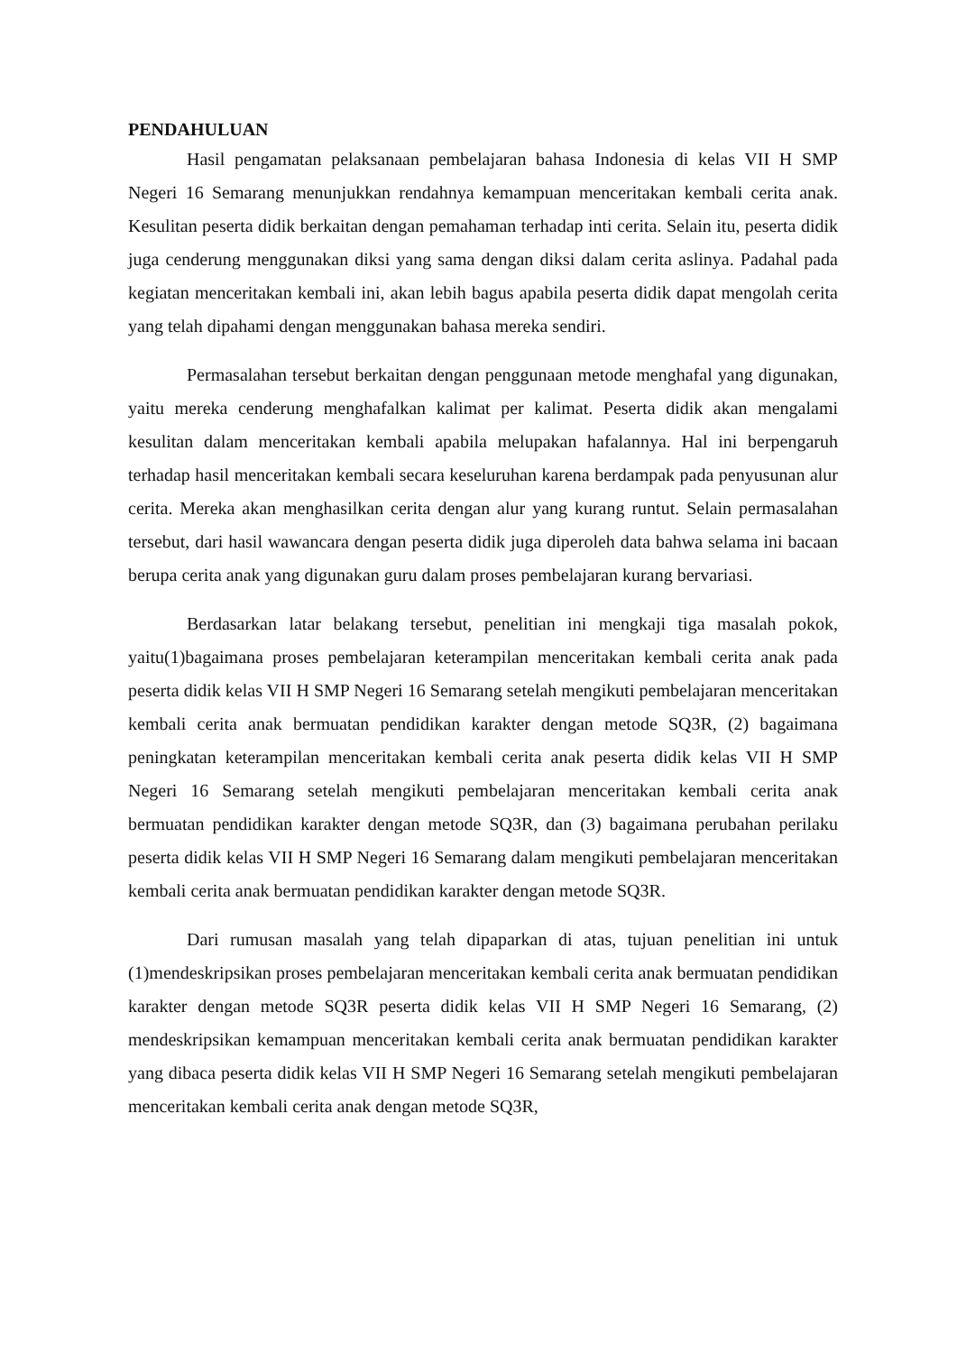PENDAHULUAN
Hasil pengamatan pelaksanaan pembelajaran bahasa Indonesia di kelas VII H SMP Negeri 16 Semarang menunjukkan rendahnya kemampuan menceritakan kembali cerita anak. Kesulitan peserta didik berkaitan dengan pemahaman terhadap inti cerita. Selain itu, peserta didik juga cenderung menggunakan diksi yang sama dengan diksi dalam cerita aslinya. Padahal pada kegiatan menceritakan kembali ini, akan lebih bagus apabila peserta didik dapat mengolah cerita yang telah dipahami dengan menggunakan bahasa mereka sendiri.
Permasalahan tersebut berkaitan dengan penggunaan metode menghafal yang digunakan, yaitu mereka cenderung menghafalkan kalimat per kalimat. Peserta didik akan mengalami kesulitan dalam menceritakan kembali apabila melupakan hafalannya. Hal ini berpengaruh terhadap hasil menceritakan kembali secara keseluruhan karena berdampak pada penyusunan alur cerita. Mereka akan menghasilkan cerita dengan alur yang kurang runtut. Selain permasalahan tersebut, dari hasil wawancara dengan peserta didik juga diperoleh data bahwa selama ini bacaan berupa cerita anak yang digunakan guru dalam proses pembelajaran kurang bervariasi.
Berdasarkan latar belakang tersebut, penelitian ini mengkaji tiga masalah pokok, yaitu(1)bagaimana proses pembelajaran keterampilan menceritakan kembali cerita anak pada peserta didik kelas VII H SMP Negeri 16 Semarang setelah mengikuti pembelajaran menceritakan kembali cerita anak bermuatan pendidikan karakter dengan metode SQ3R, (2) bagaimana peningkatan keterampilan menceritakan kembali cerita anak peserta didik kelas VII H SMP Negeri 16 Semarang setelah mengikuti pembelajaran menceritakan kembali cerita anak bermuatan pendidikan karakter dengan metode SQ3R, dan (3) bagaimana perubahan perilaku peserta didik kelas VII H SMP Negeri 16 Semarang dalam mengikuti pembelajaran menceritakan kembali cerita anak bermuatan pendidikan karakter dengan metode SQ3R.
Dari rumusan masalah yang telah dipaparkan di atas, tujuan penelitian ini untuk (1)mendeskripsikan proses pembelajaran menceritakan kembali cerita anak bermuatan pendidikan karakter dengan metode SQ3R peserta didik kelas VII H SMP Negeri 16 Semarang, (2) mendeskripsikan kemampuan menceritakan kembali cerita anak bermuatan pendidikan karakter yang dibaca peserta didik kelas VII H SMP Negeri 16 Semarang setelah mengikuti pembelajaran menceritakan kembali cerita anak dengan metode SQ3R,